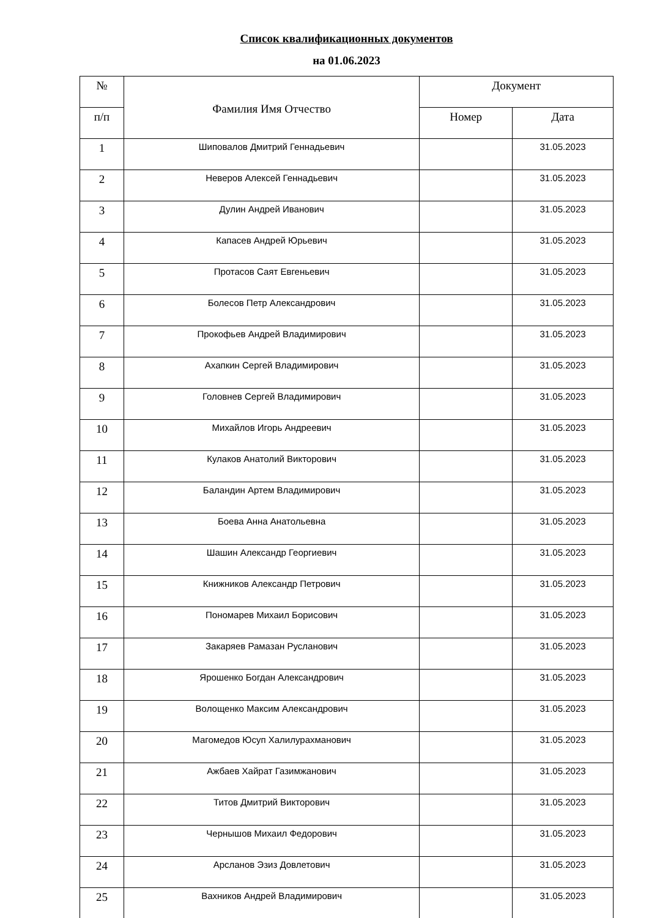Список квалификационных документов
на 01.06.2023
| № | Фамилия Имя Отчество | Документ | |
| --- | --- | --- | --- |
| п/п | | Номер | Дата |
| 1 | Шиповалов Дмитрий Геннадьевич | | 31.05.2023 |
| 2 | Неверов Алексей Геннадьевич | | 31.05.2023 |
| 3 | Дулин Андрей Иванович | | 31.05.2023 |
| 4 | Капасев Андрей Юрьевич | | 31.05.2023 |
| 5 | Протасов Саят Евгеньевич | | 31.05.2023 |
| 6 | Болесов Петр Александрович | | 31.05.2023 |
| 7 | Прокофьев Андрей Владимирович | | 31.05.2023 |
| 8 | Ахапкин Сергей Владимирович | | 31.05.2023 |
| 9 | Головнев Сергей Владимирович | | 31.05.2023 |
| 10 | Михайлов Игорь Андреевич | | 31.05.2023 |
| 11 | Кулаков Анатолий Викторович | | 31.05.2023 |
| 12 | Баландин Артем Владимирович | | 31.05.2023 |
| 13 | Боева Анна Анатольевна | | 31.05.2023 |
| 14 | Шашин Александр Георгиевич | | 31.05.2023 |
| 15 | Книжников Александр Петрович | | 31.05.2023 |
| 16 | Пономарев Михаил Борисович | | 31.05.2023 |
| 17 | Закаряев Рамазан Русланович | | 31.05.2023 |
| 18 | Ярошенко Богдан Александрович | | 31.05.2023 |
| 19 | Волощенко Максим Александрович | | 31.05.2023 |
| 20 | Магомедов Юсуп Халилурахманович | | 31.05.2023 |
| 21 | Ажбаев Хайрат Газимжанович | | 31.05.2023 |
| 22 | Титов Дмитрий Викторович | | 31.05.2023 |
| 23 | Чернышов Михаил Федорович | | 31.05.2023 |
| 24 | Арсланов Эзиз Довлетович | | 31.05.2023 |
| 25 | Вахников Андрей Владимирович | | 31.05.2023 |